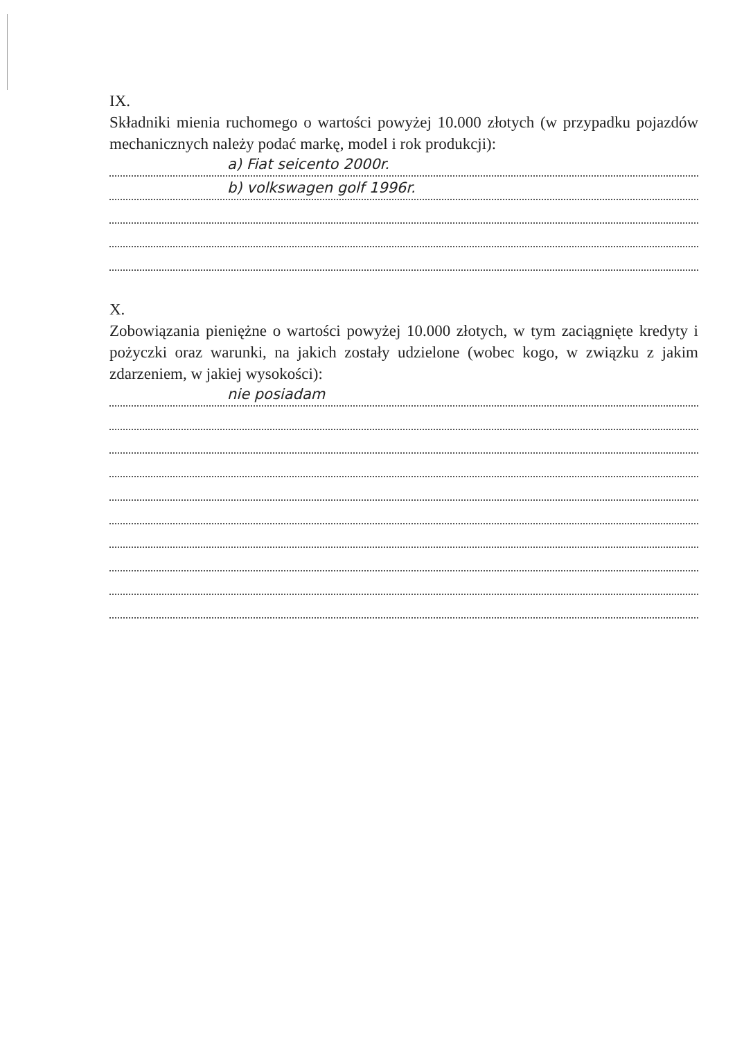IX.
Składniki mienia ruchomego o wartości powyżej 10.000 złotych (w przypadku pojazdów mechanicznych należy podać markę, model i rok produkcji):
a) Fiat seicento 2000r.
b) volkswagen golf 1996r.
X.
Zobowiązania pieniężne o wartości powyżej 10.000 złotych, w tym zaciągnięte kredyty i pożyczki oraz warunki, na jakich zostały udzielone (wobec kogo, w związku z jakim zdarzeniem, w jakiej wysokości):
nie posiadam